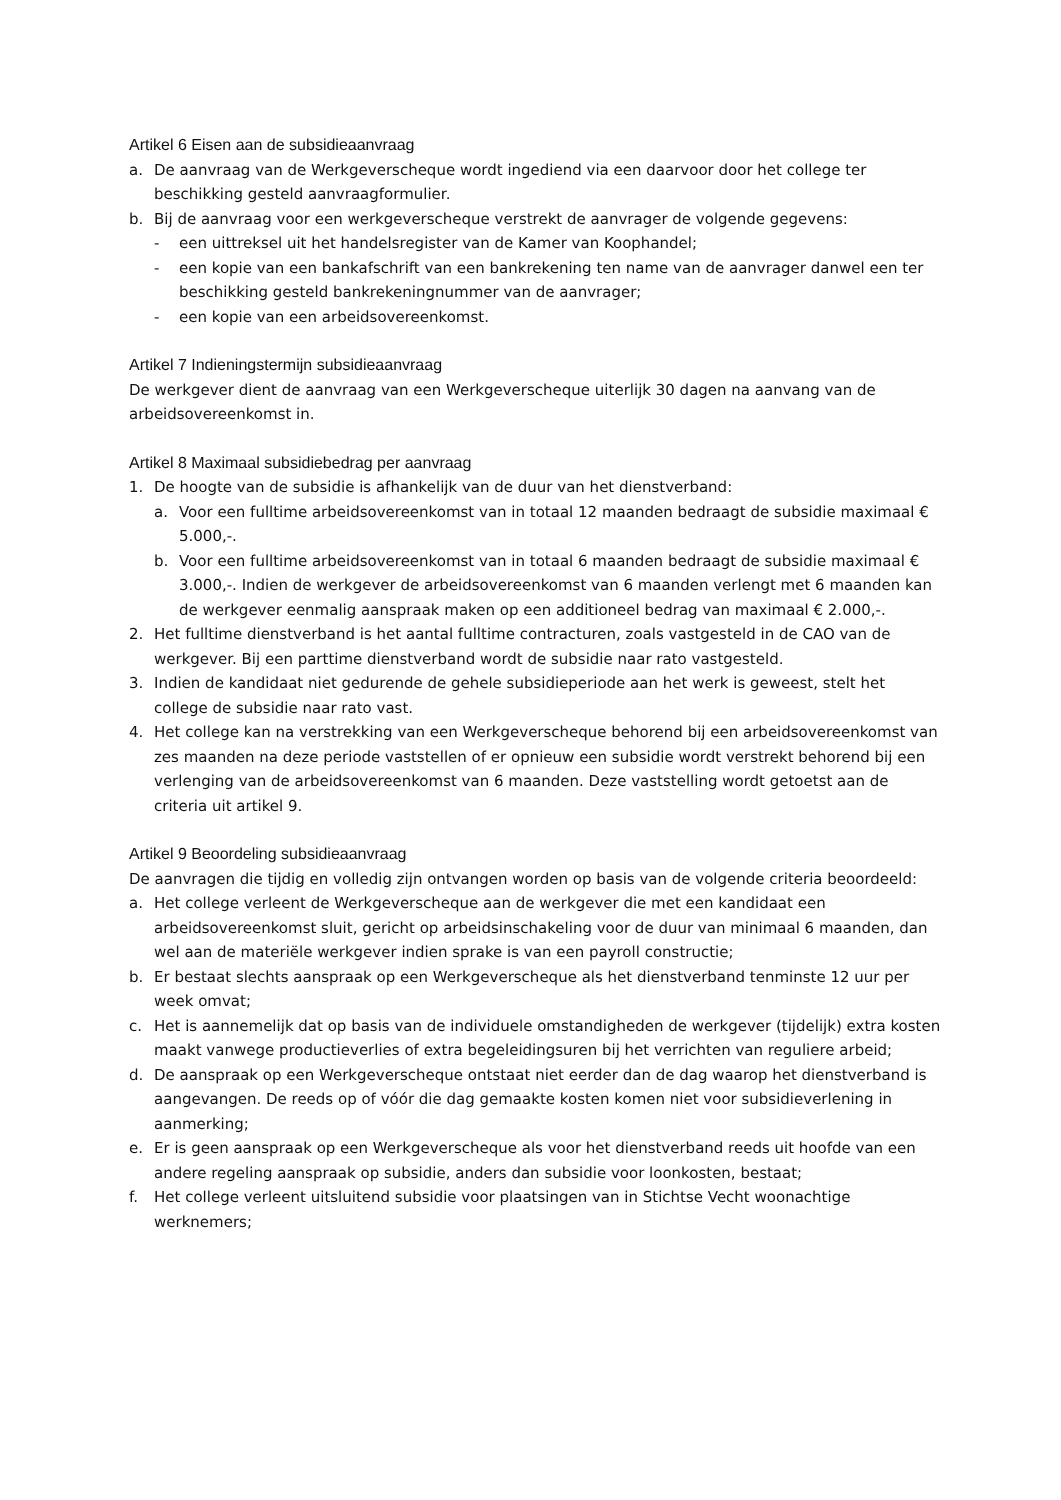Artikel 6 Eisen aan de subsidieaanvraag
a. De aanvraag van de Werkgeverscheque wordt ingediend via een daarvoor door het college ter beschikking gesteld aanvraagformulier.
b. Bij de aanvraag voor een werkgeverscheque verstrekt de aanvrager de volgende gegevens:
- een uittreksel uit het handelsregister van de Kamer van Koophandel;
- een kopie van een bankafschrift van een bankrekening ten name van de aanvrager danwel een ter beschikking gesteld bankrekeningnummer van de aanvrager;
- een kopie van een arbeidsovereenkomst.
Artikel 7 Indieningstermijn subsidieaanvraag
De werkgever dient de aanvraag van een Werkgeverscheque uiterlijk 30 dagen na aanvang van de arbeidsovereenkomst in.
Artikel 8 Maximaal subsidiebedrag per aanvraag
1. De hoogte van de subsidie is afhankelijk van de duur van het dienstverband:
a. Voor een fulltime arbeidsovereenkomst van in totaal 12 maanden bedraagt de subsidie maximaal € 5.000,-.
b. Voor een fulltime arbeidsovereenkomst van in totaal 6 maanden bedraagt de subsidie maximaal € 3.000,-. Indien de werkgever de arbeidsovereenkomst van 6 maanden verlengt met 6 maanden kan de werkgever eenmalig aanspraak maken op een additioneel bedrag van maximaal € 2.000,-.
2. Het fulltime dienstverband is het aantal fulltime contracturen, zoals vastgesteld in de CAO van de werkgever. Bij een parttime dienstverband wordt de subsidie naar rato vastgesteld.
3. Indien de kandidaat niet gedurende de gehele subsidieperiode aan het werk is geweest, stelt het college de subsidie naar rato vast.
4. Het college kan na verstrekking van een Werkgeverscheque behorend bij een arbeidsovereenkomst van zes maanden na deze periode vaststellen of er opnieuw een subsidie wordt verstrekt behorend bij een verlenging van de arbeidsovereenkomst van 6 maanden. Deze vaststelling wordt getoetst aan de criteria uit artikel 9.
Artikel 9 Beoordeling subsidieaanvraag
De aanvragen die tijdig en volledig zijn ontvangen worden op basis van de volgende criteria beoordeeld:
a. Het college verleent de Werkgeverscheque aan de werkgever die met een kandidaat een arbeidsovereenkomst sluit, gericht op arbeidsinschakeling voor de duur van minimaal 6 maanden, dan wel aan de materiële werkgever indien sprake is van een payroll constructie;
b. Er bestaat slechts aanspraak op een Werkgeverscheque als het dienstverband tenminste 12 uur per week omvat;
c. Het is aannemelijk dat op basis van de individuele omstandigheden de werkgever (tijdelijk) extra kosten maakt vanwege productieverlies of extra begeleidingsuren bij het verrichten van reguliere arbeid;
d. De aanspraak op een Werkgeverscheque ontstaat niet eerder dan de dag waarop het dienstverband is aangevangen. De reeds op of vóór die dag gemaakte kosten komen niet voor subsidieverlening in aanmerking;
e. Er is geen aanspraak op een Werkgeverscheque als voor het dienstverband reeds uit hoofde van een andere regeling aanspraak op subsidie, anders dan subsidie voor loonkosten, bestaat;
f. Het college verleent uitsluitend subsidie voor plaatsingen van in Stichtse Vecht woonachtige werknemers;